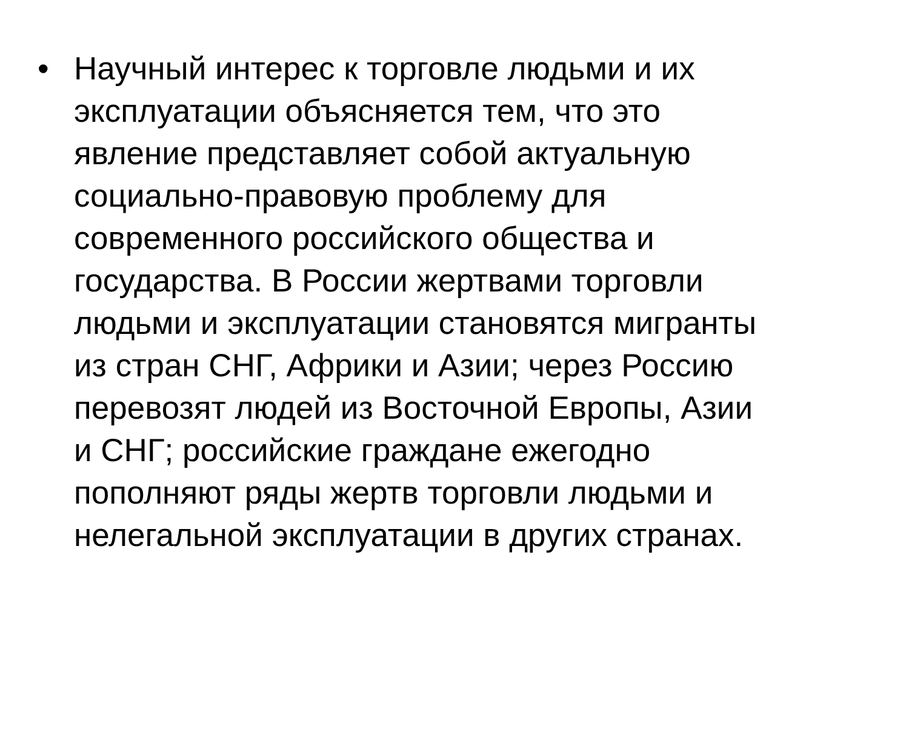• Научный интерес к торговле людьми и их
эксплуатации объясняется тем, что это
явление представляет собой актуальную
социально-правовую проблему для
современного российского общества и
государства. В России жертвами торговли
людьми и эксплуатации становятся мигранты
из стран СНГ, Африки и Азии; через Россию
перевозят людей из Восточной Европы, Азии
и СНГ; российские граждане ежегодно
пополняют ряды жертв торговли людьми и
нелегальной эксплуатации в других странах.